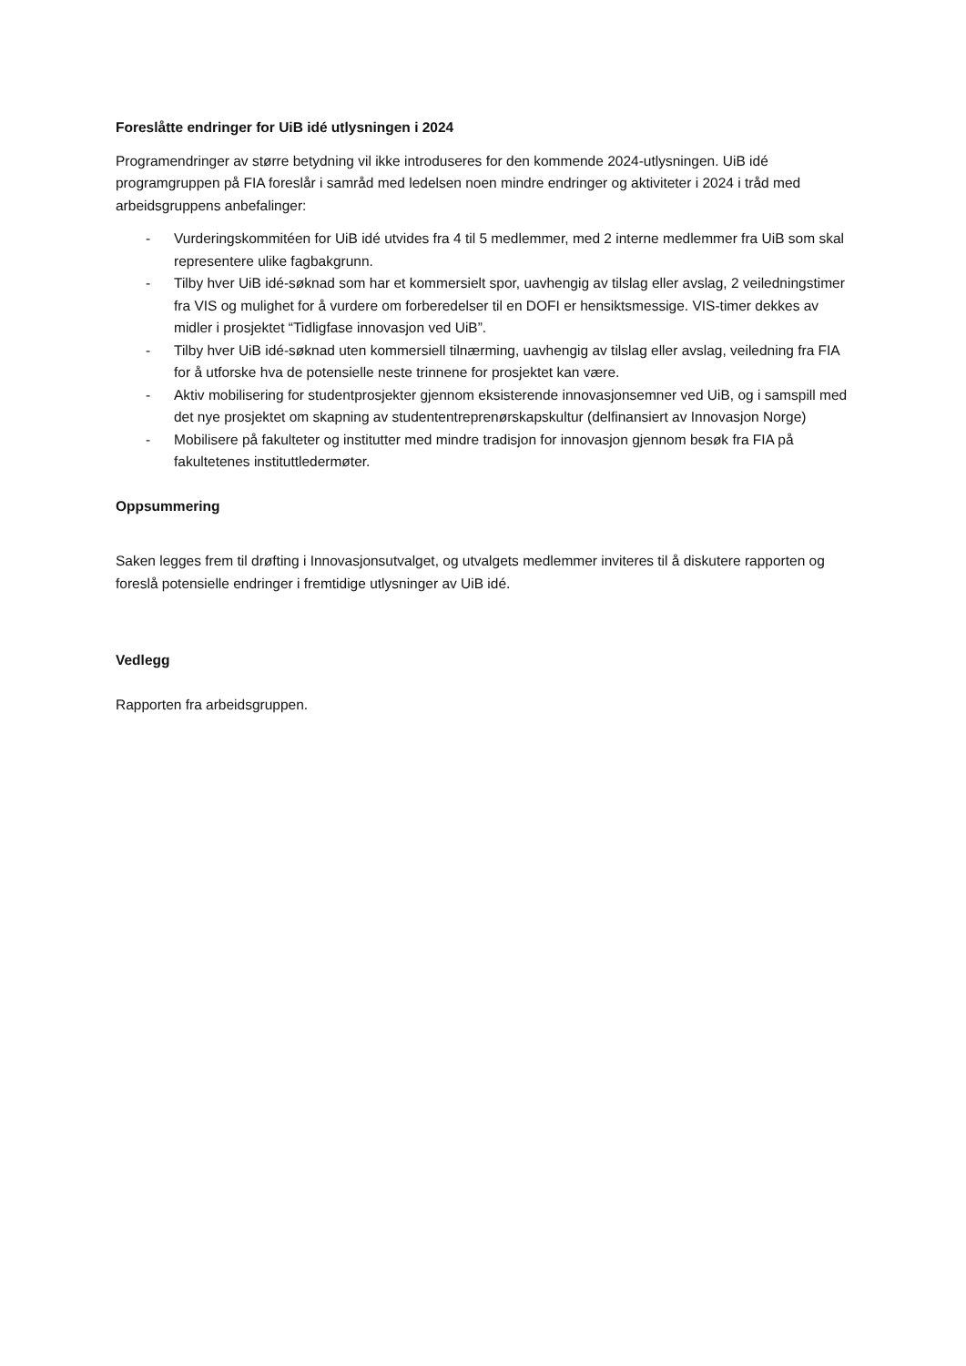Foreslåtte endringer for UiB idé utlysningen i 2024
Programendringer av større betydning vil ikke introduseres for den kommende 2024-utlysningen. UiB idé programgruppen på FIA foreslår i samråd med ledelsen noen mindre endringer og aktiviteter i 2024 i tråd med arbeidsgruppens anbefalinger:
- Vurderingskommitéen for UiB idé utvides fra 4 til 5 medlemmer, med 2 interne medlemmer fra UiB som skal representere ulike fagbakgrunn.
- Tilby hver UiB idé-søknad som har et kommersielt spor, uavhengig av tilslag eller avslag, 2 veiledningstimer fra VIS og mulighet for å vurdere om forberedelser til en DOFI er hensiktsmessige. VIS-timer dekkes av midler i prosjektet “Tidligfase innovasjon ved UiB”.
- Tilby hver UiB idé-søknad uten kommersiell tilnærming, uavhengig av tilslag eller avslag, veiledning fra FIA for å utforske hva de potensielle neste trinnene for prosjektet kan være.
- Aktiv mobilisering for studentprosjekter gjennom eksisterende innovasjonsemner ved UiB, og i samspill med det nye prosjektet om skapning av studententreprenørskapskultur (delfinansiert av Innovasjon Norge)
- Mobilisere på fakulteter og institutter med mindre tradisjon for innovasjon gjennom besøk fra FIA på fakultetenes instituttledermøter.
Oppsummering
Saken legges frem til drøfting i Innovasjonsutvalget, og utvalgets medlemmer inviteres til å diskutere rapporten og foreslå potensielle endringer i fremtidige utlysninger av UiB idé.
Vedlegg
Rapporten fra arbeidsgruppen.